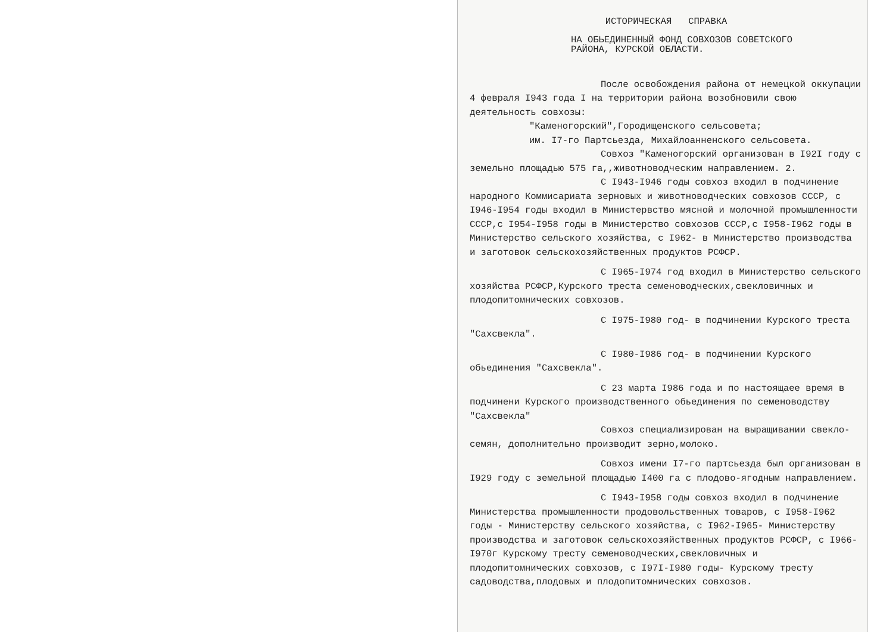ИСТОРИЧЕСКАЯ СПРАВКА
НА ОБЬЕДИНЕННЫЙ ФОНД СОВХОЗОВ СОВЕТСКОГО
РАЙОНА, КУРСКОЙ ОБЛАСТИ.
После освобождения района от немецкой оккупации 4 февраля I943 года I на территории района возобновили свою деятельность совхозы:
"Каменогорский",Городищенского сельсовета;
им. I7-го Партсьезда, Михайлоанненского сельсовета.
Совхоз "Каменогорский организован в I92I году с земельно площадью 575 га,,животноводческим направлением. 2.
С I943-I946 годы совхоз входил в подчинение народного Коммисариата зерновых и животноводческих совхозов СССР, с I946-I954 годы входил в Министервство мясной и молочной промышленности СССР,с I954-I958 годы в Министерство совхозов СССР,с I958-I962 годы в Министерство сельского хозяйства, с I962- в Министерство производства и заготовок сельскохозяйственных продуктов РСФСР.
С I965-I974 год входил в Министерство сельского хозяйства РСФСР,Курского треста семеноводческих,свекловичных и плодопитомнических совхозов.
С I975-I980 год- в подчинении Курского треста "Сахсвекла".
С I980-I986 год- в подчинении Курского обьединения "Сахсвекла".
С 23 марта I986 года и по настоящаее время в подчинени Курского производственного обьединения по семеноводству "Сахсвекла"
Совхоз специализирован на выращивании свекло-семян, дополнительно производит зерно,молоко.
Совхоз имени I7-го партсьезда был организован в I929 году с земельной площадью I400 га с плодово-ягодным направлением.
С I943-I958 годы совхоз входил в подчинение Министерства промышленности продовольственных товаров, с I958-I962 годы - Министерству сельского хозяйства, с I962-I965- Министерству производства и заготовок сельскохозяйственных продуктов РСФСР, с I966-I970г Курскому тресту семеноводческих,свекловичных и плодопитомнических совхозов, с I97I-I980 годы- Курскому тресту садоводства,плодовых и плодопитомнических совхозов.